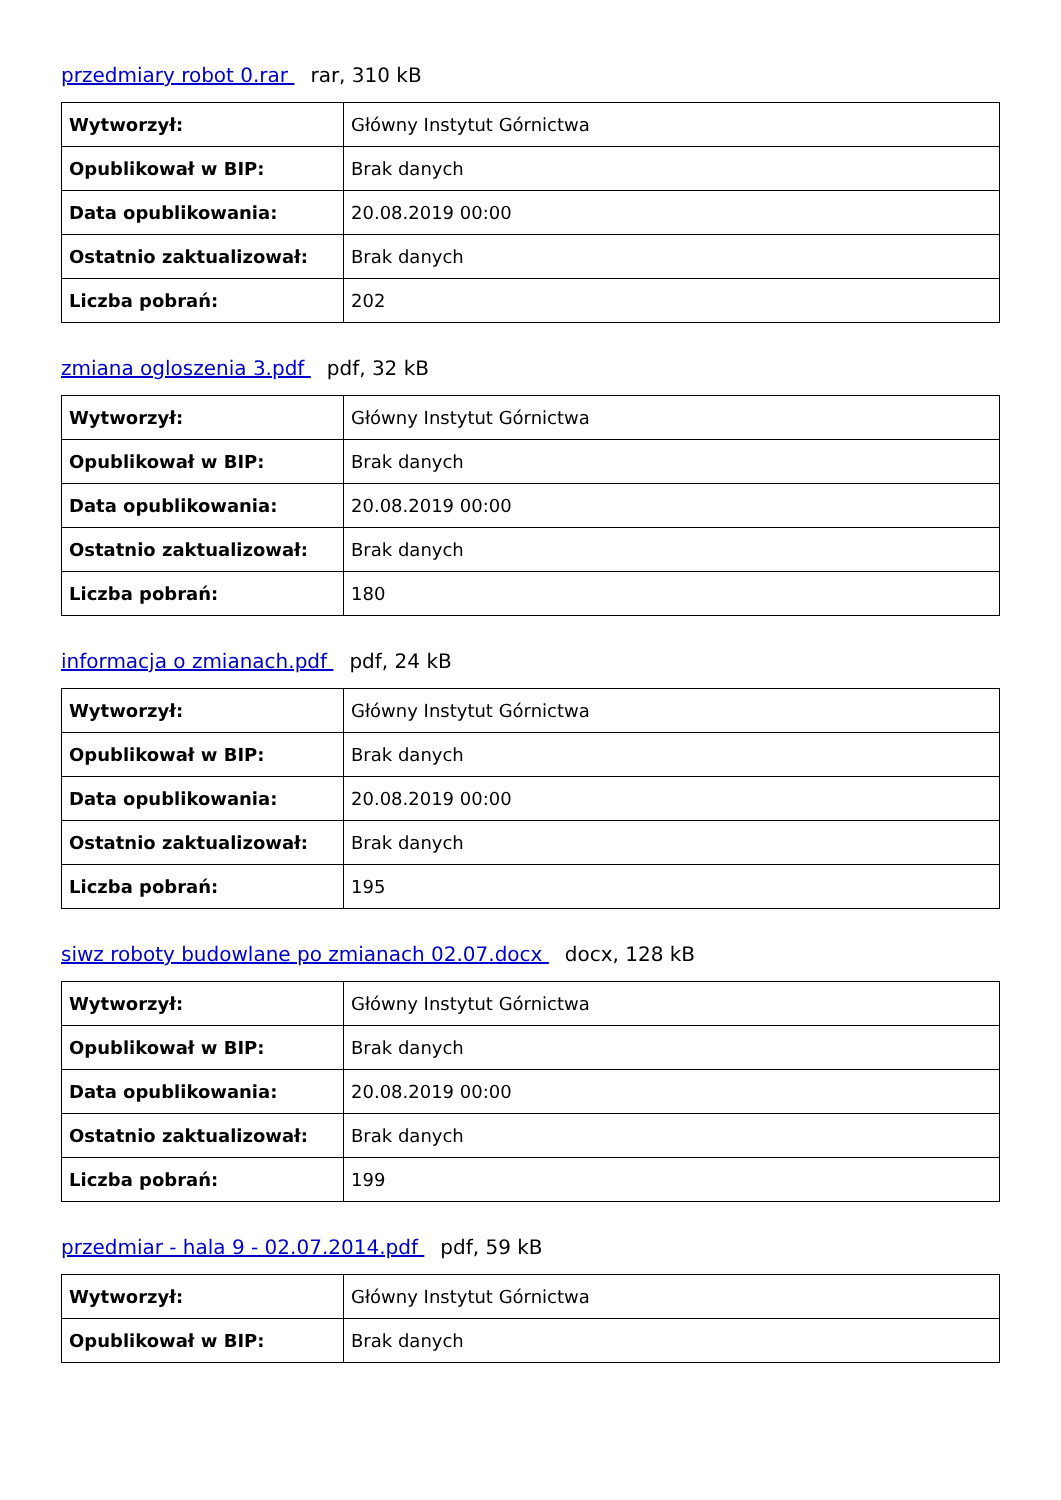przedmiary robot 0.rar rar, 310 kB
| Wytworzył: | Główny Instytut Górnictwa |
| Opublikował w BIP: | Brak danych |
| Data opublikowania: | 20.08.2019 00:00 |
| Ostatnio zaktualizował: | Brak danych |
| Liczba pobrań: | 202 |
zmiana ogloszenia 3.pdf pdf, 32 kB
| Wytworzył: | Główny Instytut Górnictwa |
| Opublikował w BIP: | Brak danych |
| Data opublikowania: | 20.08.2019 00:00 |
| Ostatnio zaktualizował: | Brak danych |
| Liczba pobrań: | 180 |
informacja o zmianach.pdf pdf, 24 kB
| Wytworzył: | Główny Instytut Górnictwa |
| Opublikował w BIP: | Brak danych |
| Data opublikowania: | 20.08.2019 00:00 |
| Ostatnio zaktualizował: | Brak danych |
| Liczba pobrań: | 195 |
siwz roboty budowlane po zmianach 02.07.docx docx, 128 kB
| Wytworzył: | Główny Instytut Górnictwa |
| Opublikował w BIP: | Brak danych |
| Data opublikowania: | 20.08.2019 00:00 |
| Ostatnio zaktualizował: | Brak danych |
| Liczba pobrań: | 199 |
przedmiar - hala 9 - 02.07.2014.pdf pdf, 59 kB
| Wytworzył: | Główny Instytut Górnictwa |
| Opublikował w BIP: | Brak danych |